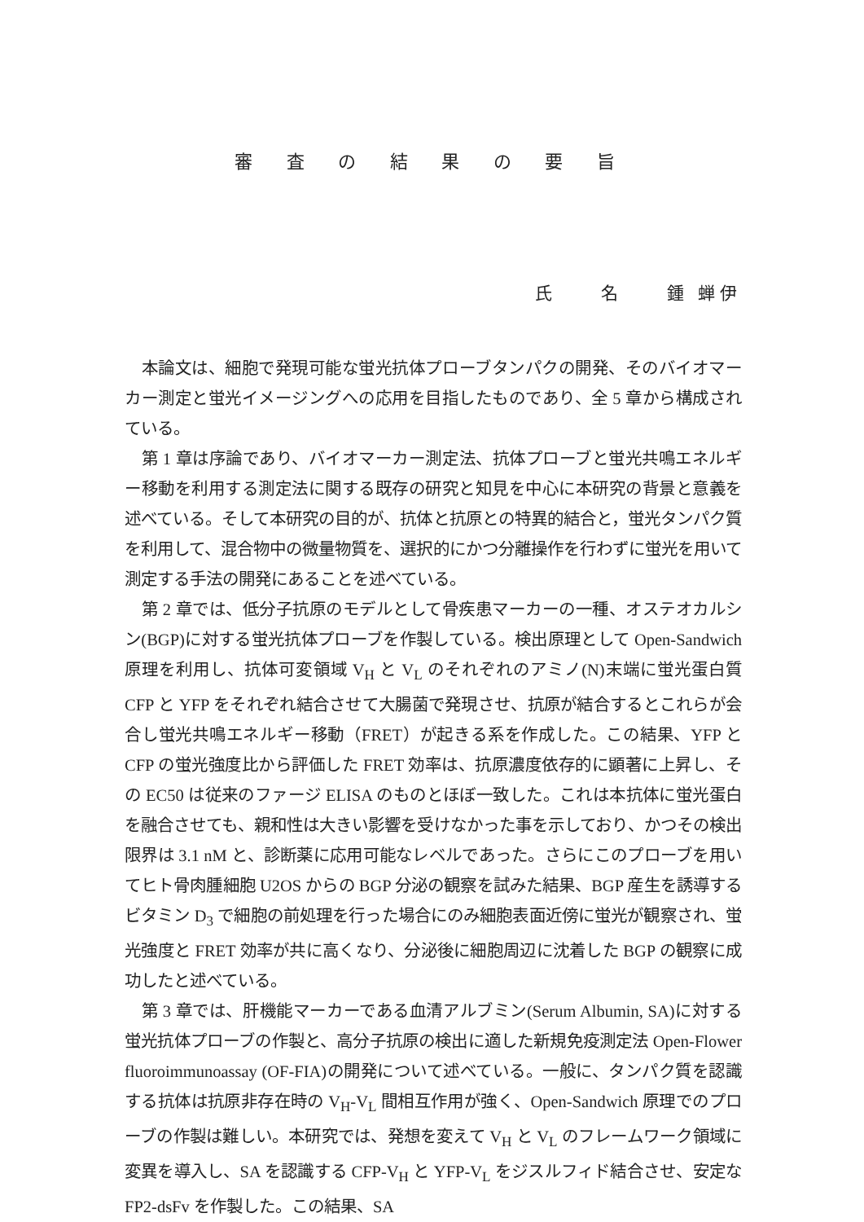審 査 の 結 果 の 要 旨
氏　　名　　鍾 蝉伊
本論文は、細胞で発現可能な蛍光抗体プローブタンパクの開発、そのバイオマーカー測定と蛍光イメージングへの応用を目指したものであり、全 5 章から構成されている。
第 1 章は序論であり、バイオマーカー測定法、抗体プローブと蛍光共鳴エネルギー移動を利用する測定法に関する既存の研究と知見を中心に本研究の背景と意義を述べている。そして本研究の目的が、抗体と抗原との特異的結合と，蛍光タンパク質を利用して、混合物中の微量物質を、選択的にかつ分離操作を行わずに蛍光を用いて測定する手法の開発にあることを述べている。
第 2 章では、低分子抗原のモデルとして骨疾患マーカーの一種、オステオカルシン(BGP)に対する蛍光抗体プローブを作製している。検出原理として Open-Sandwich 原理を利用し、抗体可変領域 V<sub>H</sub> と V<sub>L</sub> のそれぞれのアミノ(N)末端に蛍光蛋白質 CFP と YFP をそれぞれ結合させて大腸菌で発現させ、抗原が結合するとこれらが会合し蛍光共鳴エネルギー移動（FRET）が起きる系を作成した。この結果、YFP と CFP の蛍光強度比から評価した FRET 効率は、抗原濃度依存的に顕著に上昇し、その EC50 は従来のファージ ELISA のものとほぼ一致した。これは本抗体に蛍光蛋白を融合させても、親和性は大きい影響を受けなかった事を示しており、かつその検出限界は 3.1 nM と、診断薬に応用可能なレベルであった。さらにこのプローブを用いてヒト骨肉腫細胞 U2OS からの BGP 分泌の観察を試みた結果、BGP 産生を誘導するビタミン D<sub>3</sub> で細胞の前処理を行った場合にのみ細胞表面近傍に蛍光が観察され、蛍光強度と FRET 効率が共に高くなり、分泌後に細胞周辺に沈着した BGP の観察に成功したと述べている。
第 3 章では、肝機能マーカーである血清アルブミン(Serum Albumin, SA)に対する蛍光抗体プローブの作製と、高分子抗原の検出に適した新規免疫測定法 Open-Flower fluoroimmunoassay (OF-FIA)の開発について述べている。一般に、タンパク質を認識する抗体は抗原非存在時の V<sub>H</sub>-V<sub>L</sub> 間相互作用が強く、Open-Sandwich 原理でのプローブの作製は難しい。本研究では、発想を変えて V<sub>H</sub> と V<sub>L</sub> のフレームワーク領域に変異を導入し、SA を認識する CFP-V<sub>H</sub> と YFP-V<sub>L</sub> をジスルフィド結合させ、安定な FP2-dsFv を作製した。この結果、SA